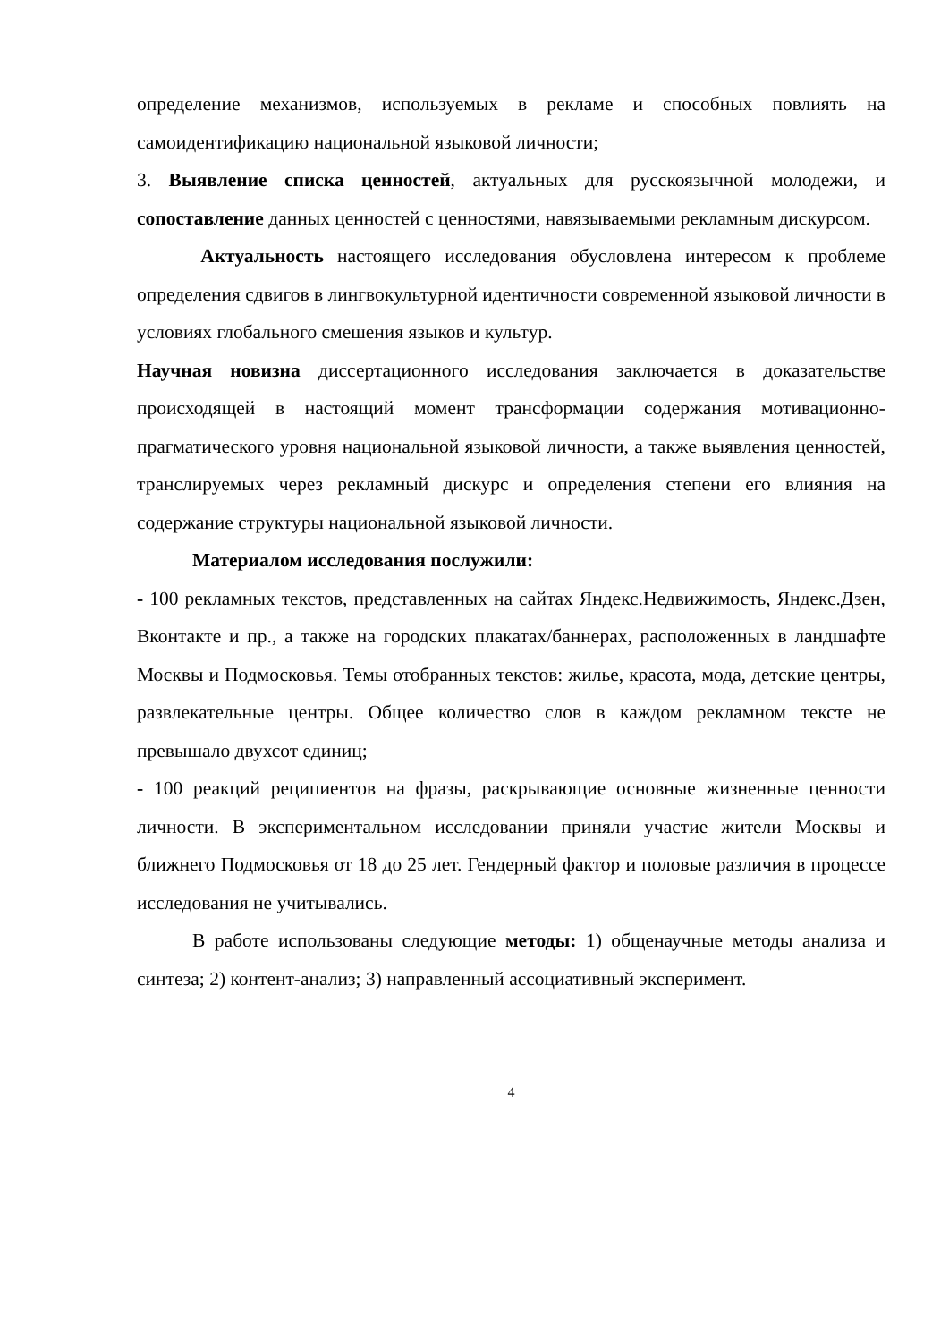определение механизмов, используемых в рекламе и способных повлиять на самоидентификацию национальной языковой личности;
3. Выявление списка ценностей, актуальных для русскоязычной молодежи, и сопоставление данных ценностей с ценностями, навязываемыми рекламным дискурсом.
Актуальность настоящего исследования обусловлена интересом к проблеме определения сдвигов в лингвокультурной идентичности современной языковой личности в условиях глобального смешения языков и культур.
Научная новизна диссертационного исследования заключается в доказательстве происходящей в настоящий момент трансформации содержания мотивационно-прагматического уровня национальной языковой личности, а также выявления ценностей, транслируемых через рекламный дискурс и определения степени его влияния на содержание структуры национальной языковой личности.
Материалом исследования послужили:
- 100 рекламных текстов, представленных на сайтах Яндекс.Недвижимость, Яндекс.Дзен, Вконтакте и пр., а также на городских плакатах/баннерах, расположенных в ландшафте Москвы и Подмосковья. Темы отобранных текстов: жилье, красота, мода, детские центры, развлекательные центры. Общее количество слов в каждом рекламном тексте не превышало двухсот единиц;
- 100 реакций реципиентов на фразы, раскрывающие основные жизненные ценности личности. В экспериментальном исследовании приняли участие жители Москвы и ближнего Подмосковья от 18 до 25 лет. Гендерный фактор и половые различия в процессе исследования не учитывались.
В работе использованы следующие методы: 1) общенаучные методы анализа и синтеза; 2) контент-анализ; 3) направленный ассоциативный эксперимент.
4